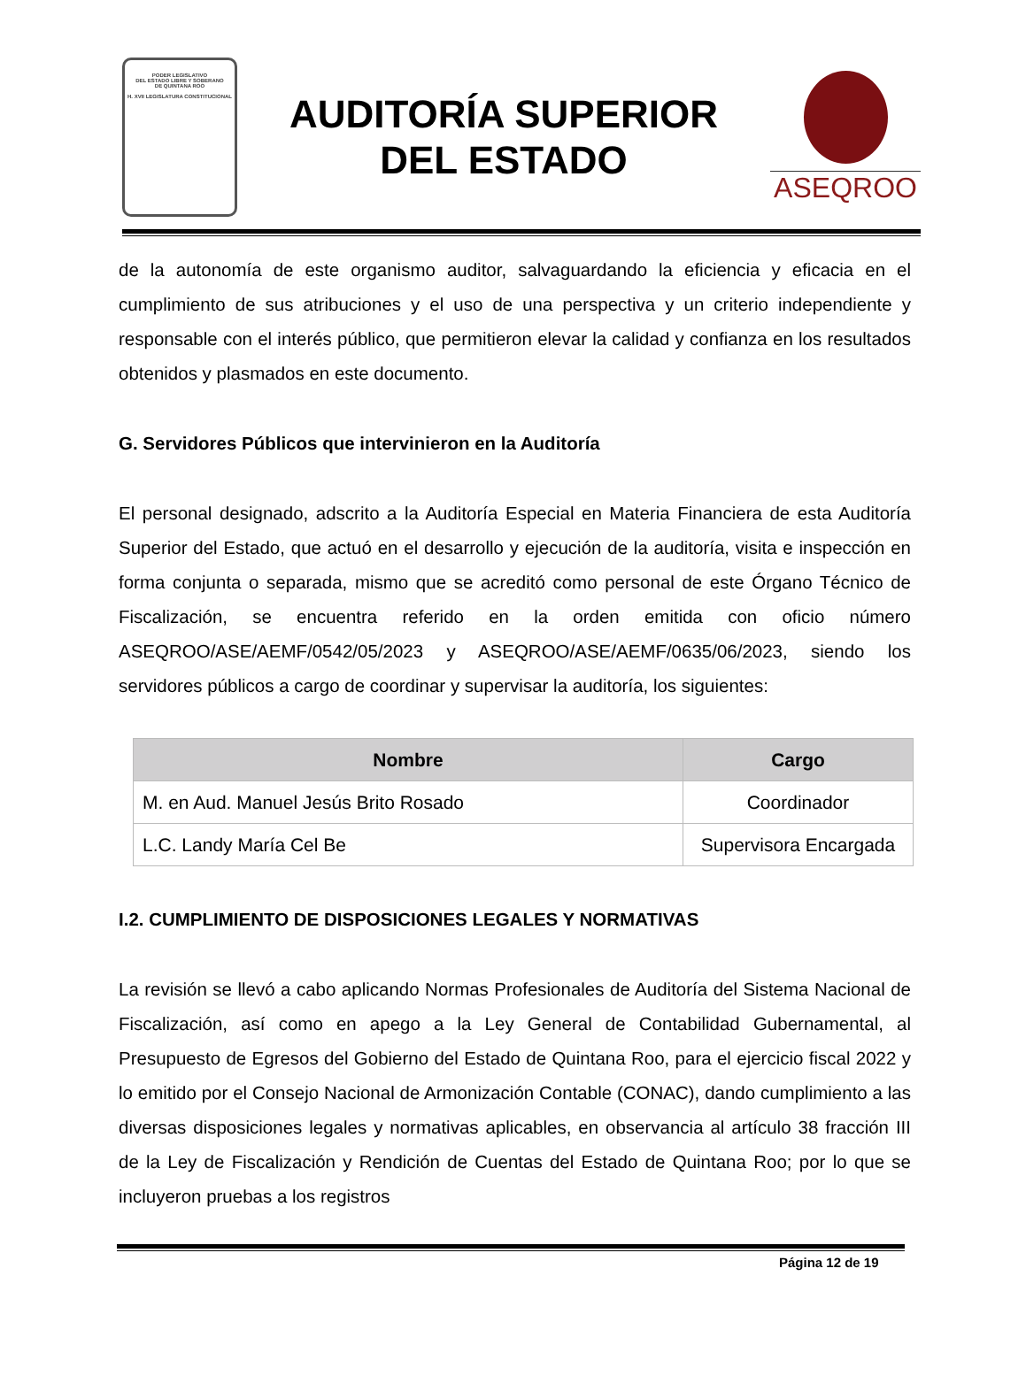PODER LEGISLATIVO
DEL ESTADO LIBRE Y SOBERANO
DE QUINTANA ROO
H. XVII LEGISLATURA CONSTITUCIONAL
AUDITORÍA SUPERIOR
DEL ESTADO
ASEQROO
de la autonomía de este organismo auditor, salvaguardando la eficiencia y eficacia en el cumplimiento de sus atribuciones y el uso de una perspectiva y un criterio independiente y responsable con el interés público, que permitieron elevar la calidad y confianza en los resultados obtenidos y plasmados en este documento.
G. Servidores Públicos que intervinieron en la Auditoría
El personal designado, adscrito a la Auditoría Especial en Materia Financiera de esta Auditoría Superior del Estado, que actuó en el desarrollo y ejecución de la auditoría, visita e inspección en forma conjunta o separada, mismo que se acreditó como personal de este Órgano Técnico de Fiscalización, se encuentra referido en la orden emitida con oficio número ASEQROO/ASE/AEMF/0542/05/2023 y ASEQROO/ASE/AEMF/0635/06/2023, siendo los servidores públicos a cargo de coordinar y supervisar la auditoría, los siguientes:
| Nombre | Cargo |
| --- | --- |
| M. en Aud. Manuel Jesús Brito Rosado | Coordinador |
| L.C. Landy María Cel Be | Supervisora Encargada |
I.2. CUMPLIMIENTO DE DISPOSICIONES LEGALES Y NORMATIVAS
La revisión se llevó a cabo aplicando Normas Profesionales de Auditoría del Sistema Nacional de Fiscalización, así como en apego a la Ley General de Contabilidad Gubernamental, al Presupuesto de Egresos del Gobierno del Estado de Quintana Roo, para el ejercicio fiscal 2022 y lo emitido por el Consejo Nacional de Armonización Contable (CONAC), dando cumplimiento a las diversas disposiciones legales y normativas aplicables, en observancia al artículo 38 fracción III de la Ley de Fiscalización y Rendición de Cuentas del Estado de Quintana Roo; por lo que se incluyeron pruebas a los registros
Página 12 de 19